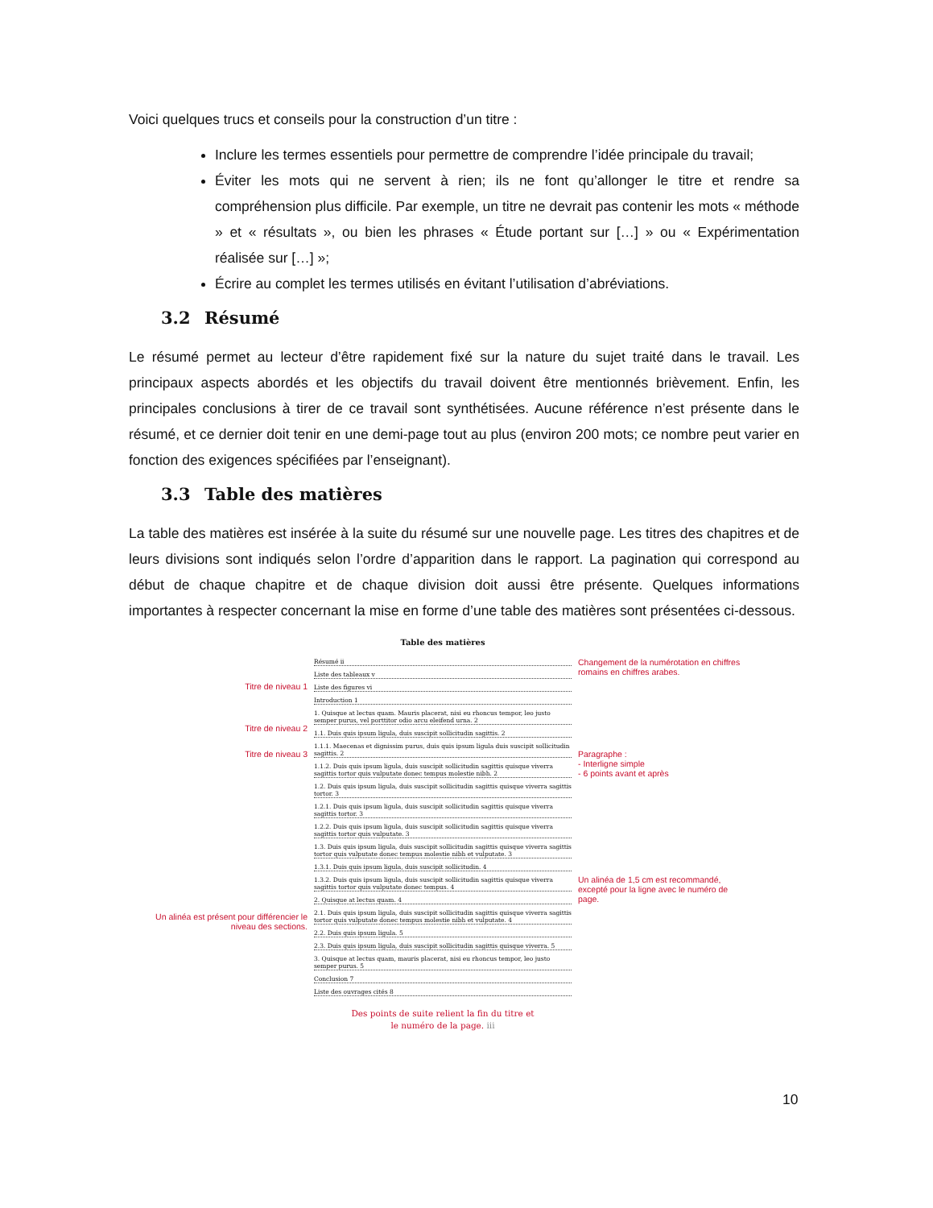Voici quelques trucs et conseils pour la construction d’un titre :
Inclure les termes essentiels pour permettre de comprendre l’idée principale du travail;
Éviter les mots qui ne servent à rien; ils ne font qu’allonger le titre et rendre sa compréhension plus difficile. Par exemple, un titre ne devrait pas contenir les mots « méthode » et « résultats », ou bien les phrases « Étude portant sur […] » ou « Expérimentation réalisée sur […] »;
Écrire au complet les termes utilisés en évitant l’utilisation d’abréviations.
3.2 Résumé
Le résumé permet au lecteur d’être rapidement fixé sur la nature du sujet traité dans le travail. Les principaux aspects abordés et les objectifs du travail doivent être mentionnés brièvement. Enfin, les principales conclusions à tirer de ce travail sont synthétisées. Aucune référence n’est présente dans le résumé, et ce dernier doit tenir en une demi-page tout au plus (environ 200 mots; ce nombre peut varier en fonction des exigences spécifiées par l’enseignant).
3.3 Table des matières
La table des matières est insérée à la suite du résumé sur une nouvelle page. Les titres des chapitres et de leurs divisions sont indiqués selon l’ordre d’apparition dans le rapport. La pagination qui correspond au début de chaque chapitre et de chaque division doit aussi être présente. Quelques informations importantes à respecter concernant la mise en forme d’une table des matières sont présentées ci-dessous.
Titre de niveau 1
Titre de niveau 2
Titre de niveau 3
Un alinéa est présent pour différencier le niveau des sections.
Table des matières
Résumé ii
Liste des tableaux v
Liste des figures vi
Introduction 1
1. Quisque at lectus quam. Mauris placerat, nisi eu rhoncus tempor, leo justo semper purus, vel porttitor odio arcu eleifend urna. 2
1.1. Duis quis ipsum ligula, duis suscipit sollicitudin sagittis. 2
1.1.1. Maecenas et dignissim purus, duis quis ipsum ligula duis suscipit sollicitudin sagittis. 2
1.1.2. Duis quis ipsum ligula, duis suscipit sollicitudin sagittis quisque viverra sagittis tortor quis vulputate donec tempus molestie nibh. 2
1.2. Duis quis ipsum ligula, duis suscipit sollicitudin sagittis quisque viverra sagittis tortor. 3
1.2.1. Duis quis ipsum ligula, duis suscipit sollicitudin sagittis quisque viverra sagittis tortor. 3
1.2.2. Duis quis ipsum ligula, duis suscipit sollicitudin sagittis quisque viverra sagittis tortor quis vulputate. 3
1.3. Duis quis ipsum ligula, duis suscipit sollicitudin sagittis quisque viverra sagittis tortor quis vulputate donec tempus molestie nibh et vulputate. 3
1.3.1. Duis quis ipsum ligula, duis suscipit sollicitudin. 4
1.3.2. Duis quis ipsum ligula, duis suscipit sollicitudin sagittis quisque viverra sagittis tortor quis vulputate donec tempus. 4
2. Quisque at lectus quam. 4
2.1. Duis quis ipsum ligula, duis suscipit sollicitudin sagittis quisque viverra sagittis tortor quis vulputate donec tempus molestie nibh et vulputate. 4
2.2. Duis quis ipsum ligula. 5
2.3. Duis quis ipsum ligula, duis suscipit sollicitudin sagittis quisque viverra. 5
3. Quisque at lectus quam, mauris placerat, nisi eu rhoncus tempor, leo justo semper purus. 5
Conclusion 7
Liste des ouvrages cités 8
Des points de suite relient la fin du titre et
le numéro de la page. iii
Changement de la numérotation en chiffres romains en chiffres arabes.
Paragraphe :
- Interligne simple
- 6 points avant et après
Un alinéa de 1,5 cm est recommandé, excepté pour la ligne avec le numéro de page.
10